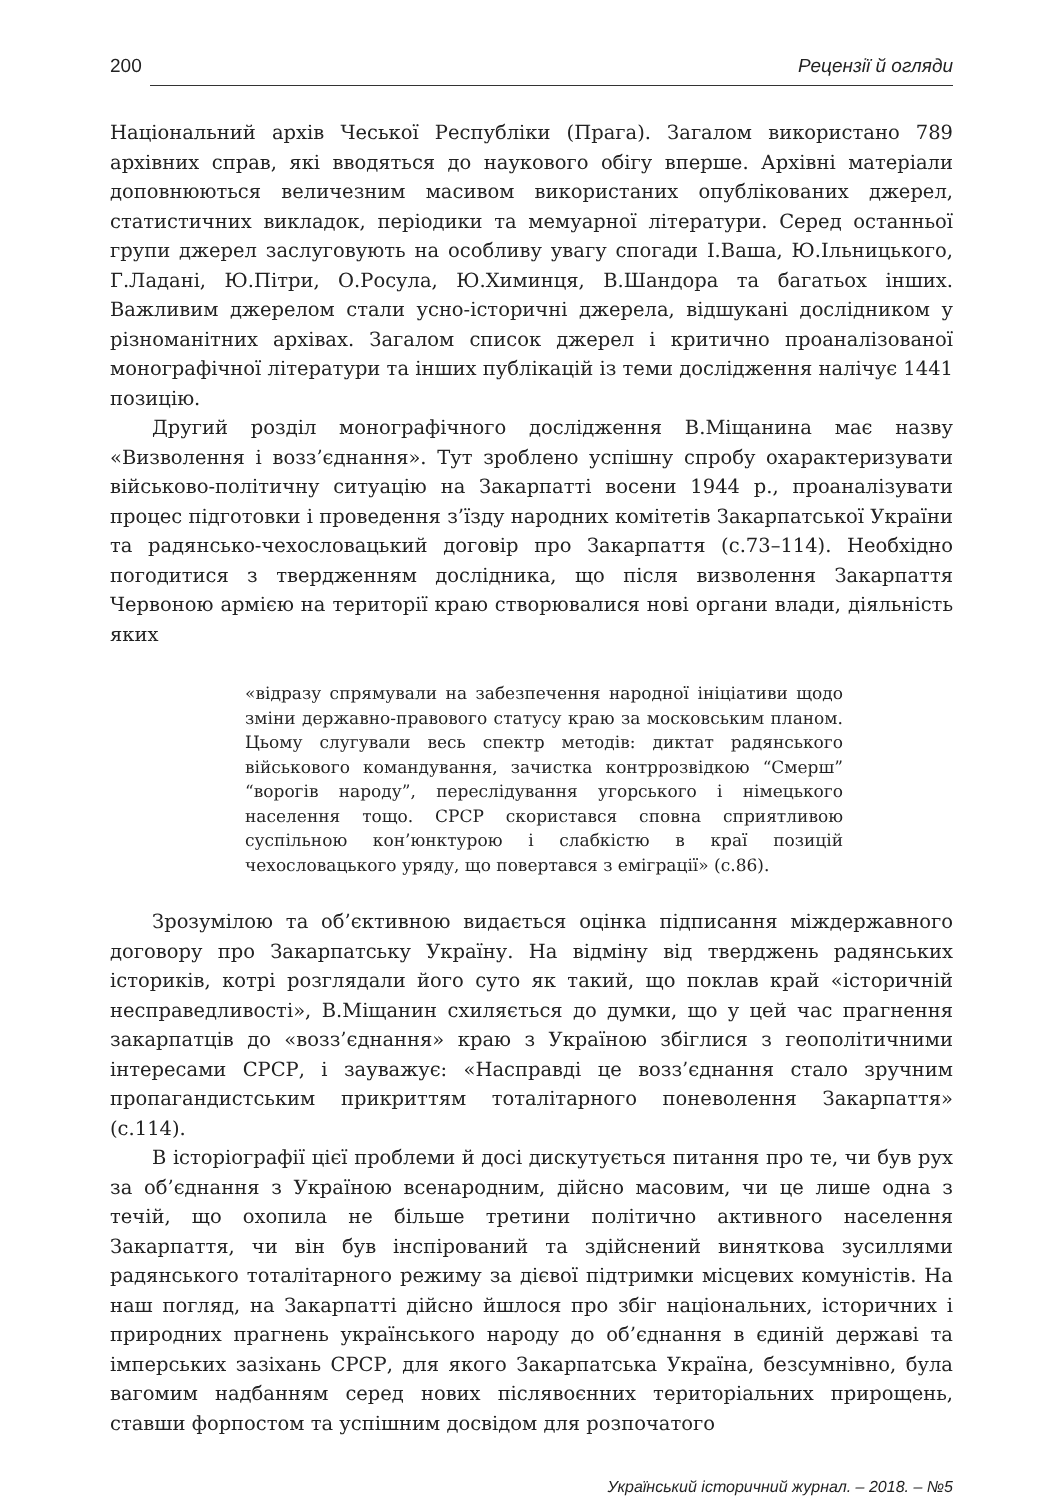200 Рецензії й огляди
Національний архів Чеської Республіки (Прага). Загалом використано 789 архівних справ, які вводяться до наукового обігу вперше. Архівні матеріали доповнюються величезним масивом використаних опублікованих джерел, статистичних викладок, періодики та мемуарної літератури. Серед останньої групи джерел заслуговують на особливу увагу спогади І.Ваша, Ю.Ільницького, Г.Ладані, Ю.Пітри, О.Росула, Ю.Химинця, В.Шандора та багатьох інших. Важливим джерелом стали усно-історичні джерела, відшукані дослідником у різноманітних архівах. Загалом список джерел і критично проаналізованої монографічної літератури та інших публікацій із теми дослідження налічує 1441 позицію.
Другий розділ монографічного дослідження В.Міщанина має назву «Визволення і возз’єднання». Тут зроблено успішну спробу охарактеризувати військово-політичну ситуацію на Закарпатті восени 1944 р., проаналізувати процес підготовки і проведення з’їзду народних комітетів Закарпатської України та радянсько-чехословацький договір про Закарпаття (с.73–114). Необхідно погодитися з твердженням дослідника, що після визволення Закарпаття Червоною армією на території краю створювалися нові органи влади, діяльність яких
«відразу спрямували на забезпечення народної ініціативи щодо зміни державно-правового статусу краю за московським планом. Цьому слугували весь спектр методів: диктат радянського військового командування, зачистка контррозвідкою “Смерш” “ворогів народу”, переслідування угорського і німецького населення тощо. СРСР скористався сповна сприятливою суспільною кон’юнктурою і слабкістю в краї позицій чехословацького уряду, що повертався з еміграції» (с.86).
Зрозумілою та об’єктивною видається оцінка підписання міждержавного договору про Закарпатську Україну. На відміну від тверджень радянських істориків, котрі розглядали його суто як такий, що поклав край «історичній несправедливості», В.Міщанин схиляється до думки, що у цей час прагнення закарпатців до «возз’єднання» краю з Україною збіглися з геополітичними інтересами СРСР, і зауважує: «Насправді це возз’єднання стало зручним пропагандистським прикриттям тоталітарного поневолення Закарпаття» (с.114).
В історіографії цієї проблеми й досі дискутується питання про те, чи був рух за об’єднання з Україною всенародним, дійсно масовим, чи це лише одна з течій, що охопила не більше третини політично активного населення Закарпаття, чи він був інспірований та здійснений виняткова зусиллями радянського тоталітарного режиму за дієвої підтримки місцевих комуністів. На наш погляд, на Закарпатті дійсно йшлося про збіг національних, історичних і природних прагнень українського народу до об’єднання в єдиній державі та імперських зазіхань СРСР, для якого Закарпатська Україна, безсумнівно, була вагомим надбанням серед нових післявоєнних територіальних прирощень, ставши форпостом та успішним досвідом для розпочатого
Український історичний журнал. – 2018. – №5